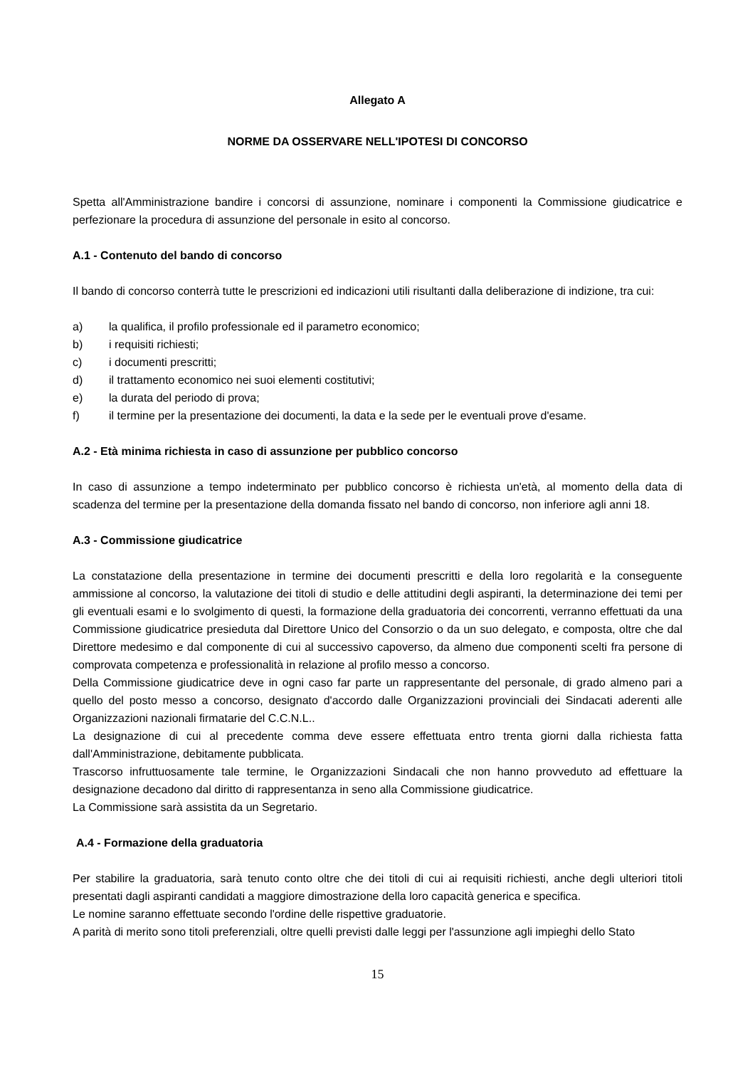Allegato A
NORME DA OSSERVARE NELL'IPOTESI DI CONCORSO
Spetta all'Amministrazione bandire i concorsi di assunzione, nominare i componenti la Commissione giudicatrice e perfezionare la procedura di assunzione del personale in esito al concorso.
A.1 - Contenuto del bando di concorso
Il bando di concorso conterrà tutte le prescrizioni ed indicazioni utili risultanti dalla deliberazione di indizione, tra cui:
a) la qualifica, il profilo professionale ed il parametro economico;
b) i requisiti richiesti;
c) i documenti prescritti;
d) il trattamento economico nei suoi elementi costitutivi;
e) la durata del periodo di prova;
f) il termine per la presentazione dei documenti, la data e la sede per le eventuali prove d'esame.
A.2 - Età minima richiesta in caso di assunzione per pubblico concorso
In caso di assunzione a tempo indeterminato per pubblico concorso è richiesta un'età, al momento della data di scadenza del termine per la presentazione della domanda fissato nel bando di concorso, non inferiore agli anni 18.
A.3 - Commissione giudicatrice
La constatazione della presentazione in termine dei documenti prescritti e della loro regolarità e la conseguente ammissione al concorso, la valutazione dei titoli di studio e delle attitudini degli aspiranti, la determinazione dei temi per gli eventuali esami e lo svolgimento di questi, la formazione della graduatoria dei concorrenti, verranno effettuati da una Commissione giudicatrice presieduta dal Direttore Unico del Consorzio o da un suo delegato, e composta, oltre che dal Direttore medesimo e dal componente di cui al successivo capoverso, da almeno due componenti scelti fra persone di comprovata competenza e professionalità in relazione al profilo messo a concorso.
Della Commissione giudicatrice deve in ogni caso far parte un rappresentante del personale, di grado almeno pari a quello del posto messo a concorso, designato d'accordo dalle Organizzazioni provinciali dei Sindacati aderenti alle Organizzazioni nazionali firmatarie del C.C.N.L..
La designazione di cui al precedente comma deve essere effettuata entro trenta giorni dalla richiesta fatta dall'Amministrazione, debitamente pubblicata.
Trascorso infruttuosamente tale termine, le Organizzazioni Sindacali che non hanno provveduto ad effettuare la designazione decadono dal diritto di rappresentanza in seno alla Commissione giudicatrice.
La Commissione sarà assistita da un Segretario.
A.4 - Formazione della graduatoria
Per stabilire la graduatoria, sarà tenuto conto oltre che dei titoli di cui ai requisiti richiesti, anche degli ulteriori titoli presentati dagli aspiranti candidati a maggiore dimostrazione della loro capacità generica e specifica.
Le nomine saranno effettuate secondo l'ordine delle rispettive graduatorie.
A parità di merito sono titoli preferenziali, oltre quelli previsti dalle leggi per l'assunzione agli impieghi dello Stato
15